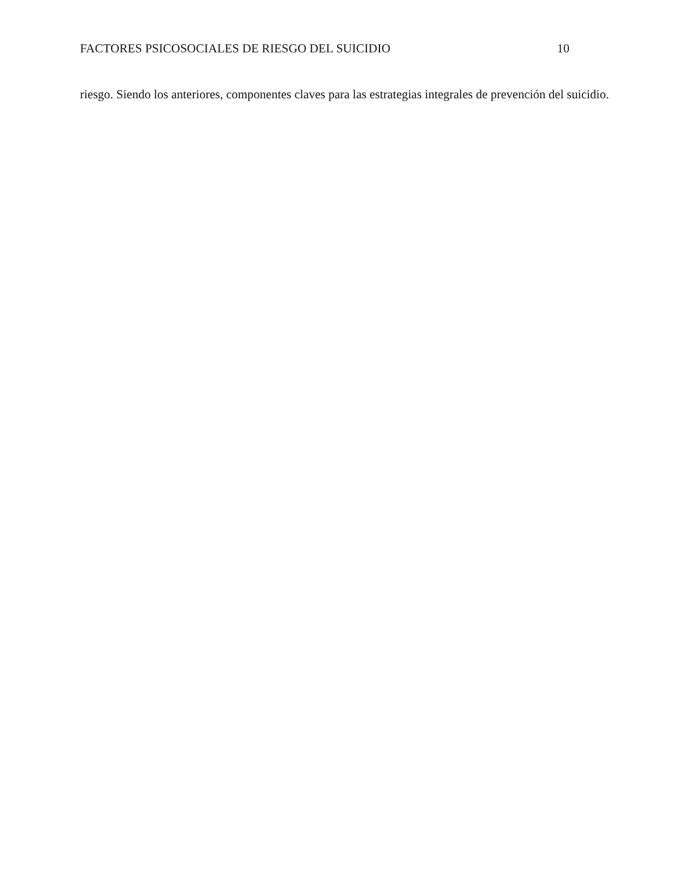FACTORES PSICOSOCIALES DE RIESGO DEL SUICIDIO 10
riesgo. Siendo los anteriores, componentes claves para las estrategias integrales de prevención del suicidio.